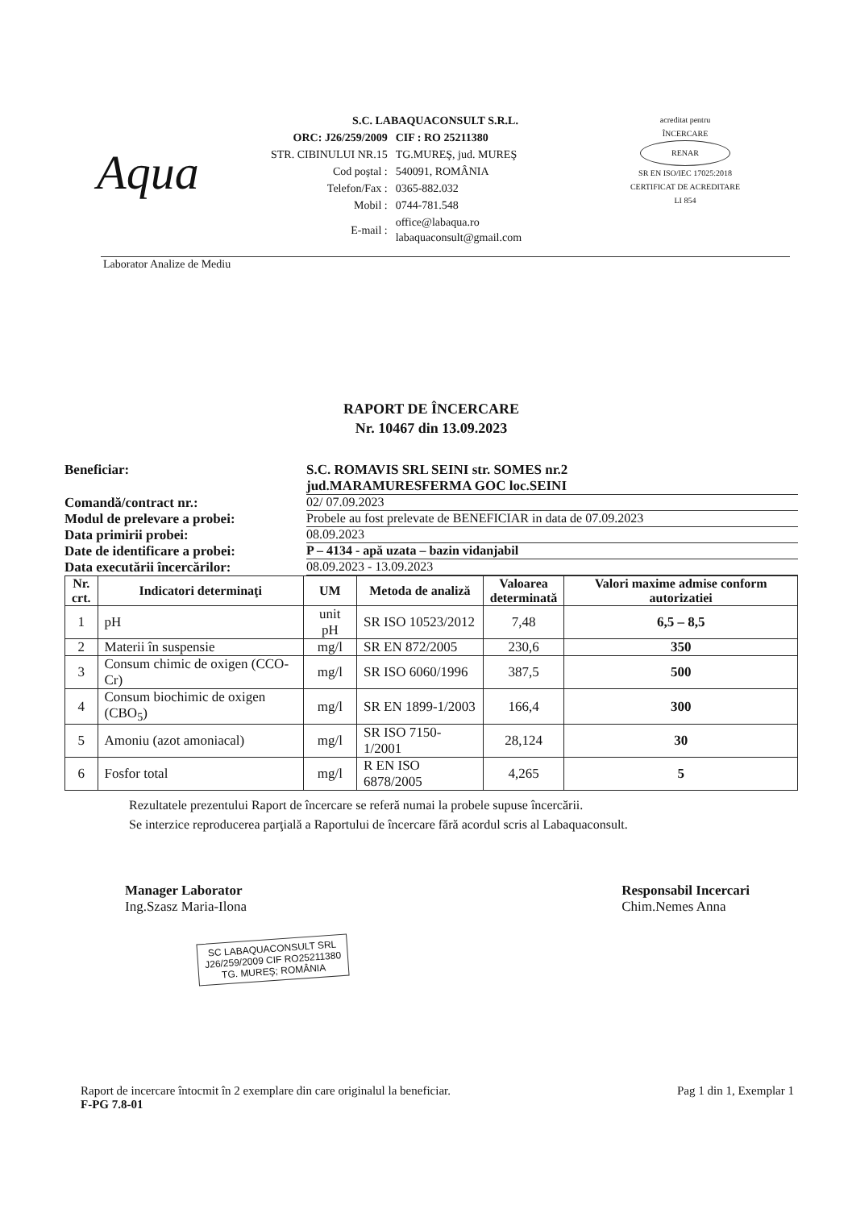Aqua
S.C. LABAQUACONSULT S.R.L.
| ORC: J26/259/2009 | CIF : RO 25211380 |
| STR. CIBINULUI NR.15 | TG.MUREŞ, jud. MUREŞ |
| Cod poştal : | 540091, ROMÂNIA |
| Telefon/Fax : | 0365-882.032 |
| Mobil : | 0744-781.548 |
| E-mail : | office@labaqua.ro labaquaconsult@gmail.com |
acreditat pentru
ÎNCERCARE
RENAR
SR EN ISO/IEC 17025:2018
CERTIFICAT DE ACREDITARE
LI 854
Laborator Analize de Mediu
RAPORT DE ÎNCERCARE
Nr. 10467 din 13.09.2023
| Beneficiar: | S.C. ROMAVIS SRL SEINI str. SOMES nr.2 jud.MARAMURESFERMA GOC loc.SEINI |
| Comandă/contract nr.: | 02/ 07.09.2023 |
| Modul de prelevare a probei: | Probele au fost prelevate de BENEFICIAR in data de 07.09.2023 |
| Data primirii probei: | 08.09.2023 |
| Date de identificare a probei: | P – 4134 - apă uzata – bazin vidanjabil |
| Data executării încercărilor: | 08.09.2023 - 13.09.2023 |
| Nr. crt. | Indicatori determinaţi | UM | Metoda de analiză | Valoarea determinată | Valori maxime admise conform autorizatiei |
| --- | --- | --- | --- | --- | --- |
| 1 | pH | unit pH | SR ISO 10523/2012 | 7,48 | 6,5 – 8,5 |
| 2 | Materii în suspensie | mg/l | SR EN 872/2005 | 230,6 | 350 |
| 3 | Consum chimic de oxigen (CCO-Cr) | mg/l | SR ISO 6060/1996 | 387,5 | 500 |
| 4 | Consum biochimic de oxigen (CBO<sub>5</sub>) | mg/l | SR EN 1899-1/2003 | 166,4 | 300 |
| 5 | Amoniu (azot amoniacal) | mg/l | SR ISO 7150-1/2001 | 28,124 | 30 |
| 6 | Fosfor total | mg/l | R EN ISO 6878/2005 | 4,265 | 5 |
Rezultatele prezentului Raport de încercare se referă numai la probele supuse încercării.
Se interzice reproducerea parţială a Raportului de încercare fără acordul scris al Labaquaconsult.
Manager Laborator
Ing.Szasz Maria-Ilona
SC LABAQUACONSULT SRL
J26/259/2009 CIF RO25211380
TG. MUREŞ; ROMÂNIA
Responsabil Incercari
Chim.Nemes Anna
Raport de incercare întocmit în 2 exemplare din care originalul la beneficiar.
F-PG 7.8-01
Pag 1 din 1, Exemplar 1